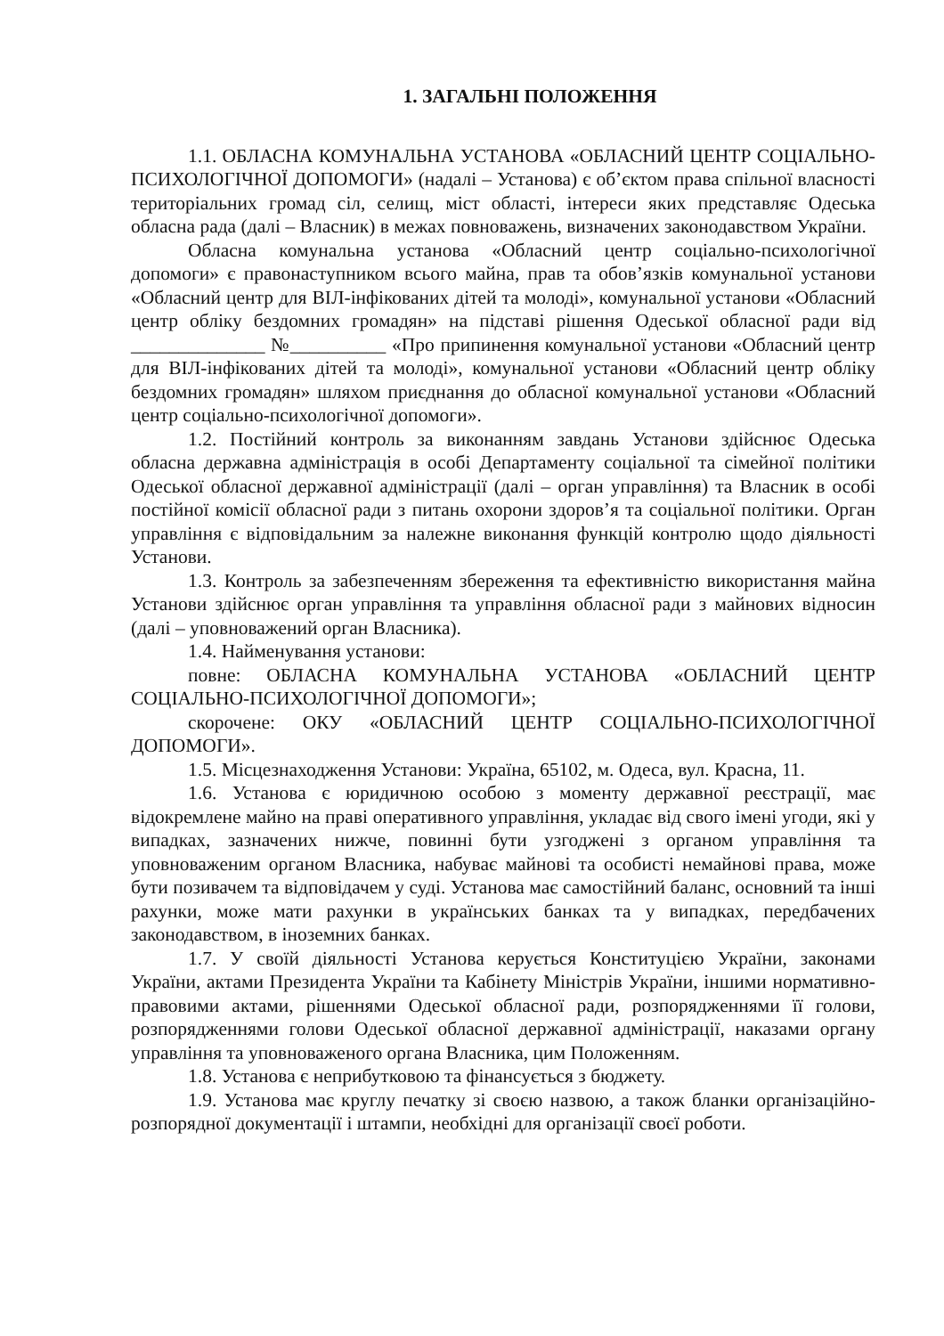1. ЗАГАЛЬНІ ПОЛОЖЕННЯ
1.1. ОБЛАСНА КОМУНАЛЬНА УСТАНОВА «ОБЛАСНИЙ ЦЕНТР СОЦІАЛЬНО-ПСИХОЛОГІЧНОЇ ДОПОМОГИ» (надалі – Установа) є об’єктом права спільної власності територіальних громад сіл, селищ, міст області, інтереси яких представляє Одеська обласна рада (далі – Власник) в межах повноважень, визначених законодавством України.
Обласна комунальна установа «Обласний центр соціально-психологічної допомоги» є правонаступником всього майна, прав та обов’язків комунальної установи «Обласний центр для ВІЛ-інфікованих дітей та молоді», комунальної установи «Обласний центр обліку бездомних громадян» на підставі рішення Одеської обласної ради від ______________ №__________ «Про припинення комунальної установи «Обласний центр для ВІЛ-інфікованих дітей та молоді», комунальної установи «Обласний центр обліку бездомних громадян» шляхом приєднання до обласної комунальної установи «Обласний центр соціально-психологічної допомоги».
1.2. Постійний контроль за виконанням завдань Установи здійснює Одеська обласна державна адміністрація в особі Департаменту соціальної та сімейної політики Одеської обласної державної адміністрації (далі – орган управління) та Власник в особі постійної комісії обласної ради з питань охорони здоров’я та соціальної політики. Орган управління є відповідальним за належне виконання функцій контролю щодо діяльності Установи.
1.3. Контроль за забезпеченням збереження та ефективністю використання майна Установи здійснює орган управління та управління обласної ради з майнових відносин (далі – уповноважений орган Власника).
1.4. Найменування установи:
повне: ОБЛАСНА КОМУНАЛЬНА УСТАНОВА «ОБЛАСНИЙ ЦЕНТР СОЦІАЛЬНО-ПСИХОЛОГІЧНОЇ ДОПОМОГИ»;
скорочене: ОКУ «ОБЛАСНИЙ ЦЕНТР СОЦІАЛЬНО-ПСИХОЛОГІЧНОЇ ДОПОМОГИ».
1.5. Місцезнаходження Установи: Україна, 65102, м. Одеса, вул. Красна, 11.
1.6. Установа є юридичною особою з моменту державної реєстрації, має відокремлене майно на праві оперативного управління, укладає від свого імені угоди, які у випадках, зазначених нижче, повинні бути узгоджені з органом управління та уповноваженим органом Власника, набуває майнові та особисті немайнові права, може бути позивачем та відповідачем у суді. Установа має самостійний баланс, основний та інші рахунки, може мати рахунки в українських банках та у випадках, передбачених законодавством, в іноземних банках.
1.7. У своїй діяльності Установа керується Конституцією України, законами України, актами Президента України та Кабінету Міністрів України, іншими нормативно-правовими актами, рішеннями Одеської обласної ради, розпорядженнями її голови, розпорядженнями голови Одеської обласної державної адміністрації, наказами органу управління та уповноваженого органа Власника, цим Положенням.
1.8. Установа є неприбутковою та фінансується з бюджету.
1.9. Установа має круглу печатку зі своєю назвою, а також бланки організаційно-розпорядної документації і штампи, необхідні для організації своєї роботи.